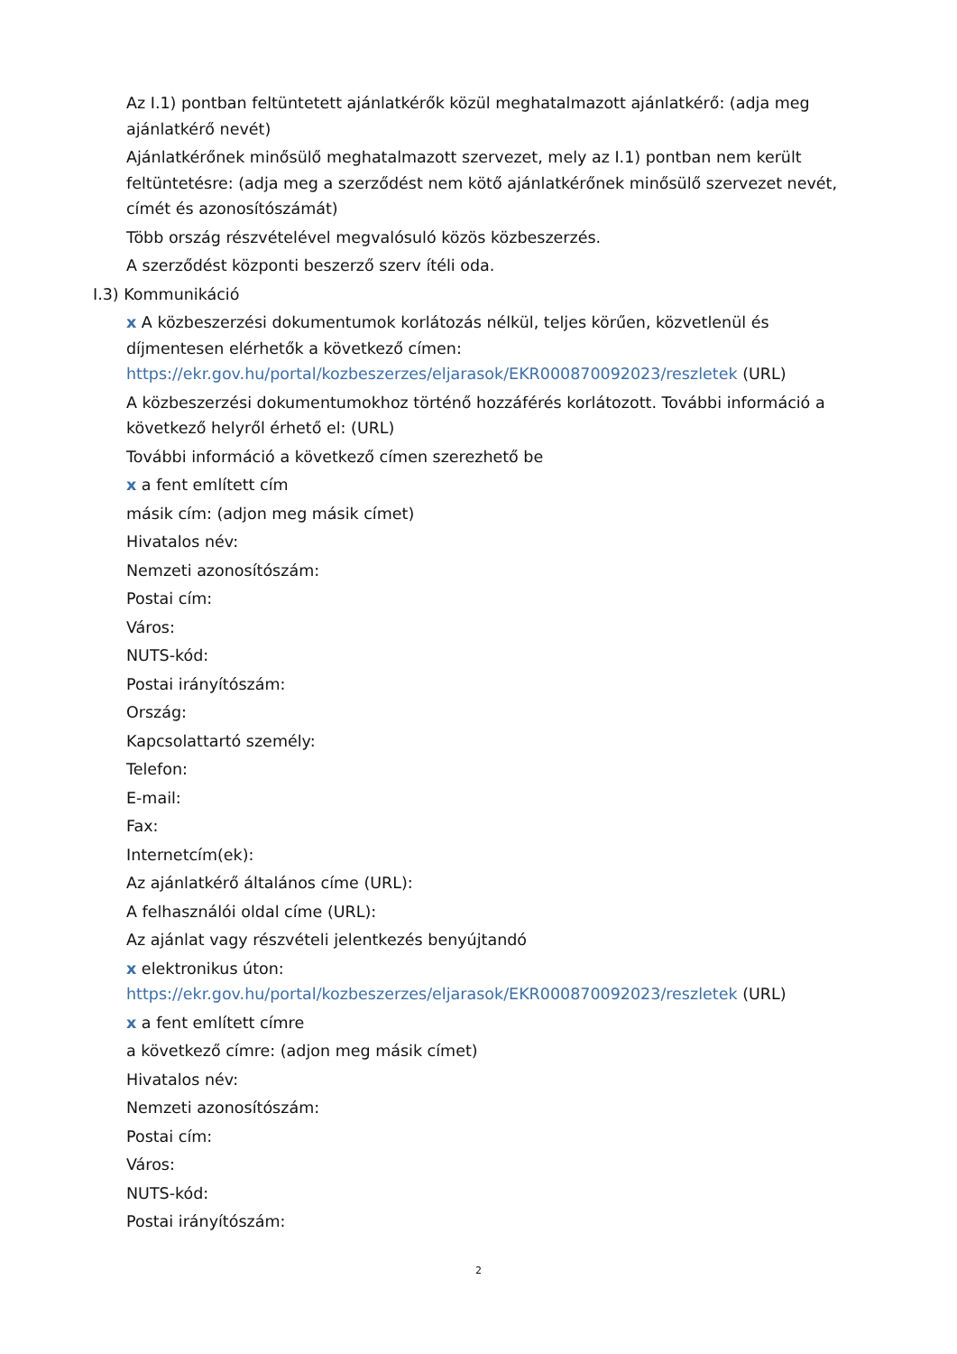Az I.1) pontban feltüntetett ajánlatkérők közül meghatalmazott ajánlatkérő: (adja meg ajánlatkérő nevét)
Ajánlatkérőnek minősülő meghatalmazott szervezet, mely az I.1) pontban nem került feltüntetésre: (adja meg a szerződést nem kötő ajánlatkérőnek minősülő szervezet nevét, címét és azonosítószámát)
Több ország részvételével megvalósuló közös közbeszerzés.
A szerződést központi beszerző szerv ítéli oda.
I.3) Kommunikáció
x A közbeszerzési dokumentumok korlátozás nélkül, teljes körűen, közvetlenül és díjmentesen elérhetők a következő címen: https://ekr.gov.hu/portal/kozbeszerzes/eljarasok/EKR000870092023/reszletek (URL)
A közbeszerzési dokumentumokhoz történő hozzáférés korlátozott. További információ a következő helyről érhető el: (URL)
További információ a következő címen szerezhető be
x a fent említett cím
másik cím: (adjon meg másik címet)
Hivatalos név:
Nemzeti azonosítószám:
Postai cím:
Város:
NUTS-kód:
Postai irányítószám:
Ország:
Kapcsolattartó személy:
Telefon:
E-mail:
Fax:
Internetcím(ek):
Az ajánlatkérő általános címe (URL):
A felhasználói oldal címe (URL):
Az ajánlat vagy részvételi jelentkezés benyújtandó
x elektronikus úton: https://ekr.gov.hu/portal/kozbeszerzes/eljarasok/EKR000870092023/reszletek (URL)
x a fent említett címre
a következő címre: (adjon meg másik címet)
Hivatalos név:
Nemzeti azonosítószám:
Postai cím:
Város:
NUTS-kód:
Postai irányítószám:
2